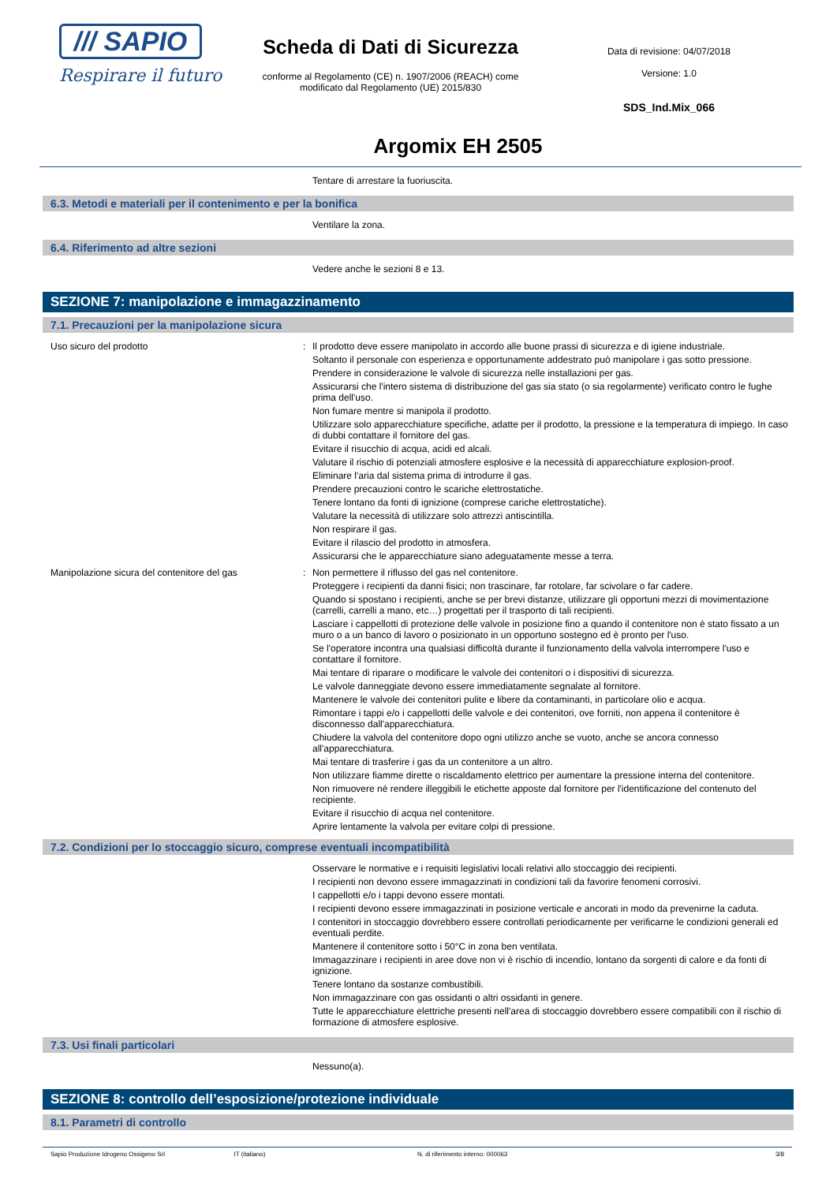/// SAPIO
Respirare il futuro
Scheda di Dati di Sicurezza
conforme al Regolamento (CE) n. 1907/2006 (REACH) come modificato dal Regolamento (UE) 2015/830
Data di revisione: 04/07/2018
Versione: 1.0
SDS_Ind.Mix_066
Argomix EH 2505
Tentare di arrestare la fuoriuscita.
6.3. Metodi e materiali per il contenimento e per la bonifica
Ventilare la zona.
6.4. Riferimento ad altre sezioni
Vedere anche le sezioni 8 e 13.
SEZIONE 7: manipolazione e immagazzinamento
7.1. Precauzioni per la manipolazione sicura
Uso sicuro del prodotto : Il prodotto deve essere manipolato in accordo alle buone prassi di sicurezza e di igiene industriale.
Soltanto il personale con esperienza e opportunamente addestrato può manipolare i gas sotto pressione.
Prendere in considerazione le valvole di sicurezza nelle installazioni per gas.
Assicurarsi che l'intero sistema di distribuzione del gas sia stato (o sia regolarmente) verificato contro le fughe prima dell'uso.
Non fumare mentre si manipola il prodotto.
Utilizzare solo apparecchiature specifiche, adatte per il prodotto, la pressione e la temperatura di impiego. In caso di dubbi contattare il fornitore del gas.
Evitare il risucchio di acqua, acidi ed alcali.
Valutare il rischio di potenziali atmosfere esplosive e la necessità di apparecchiature explosion-proof.
Eliminare l'aria dal sistema prima di introdurre il gas.
Prendere precauzioni contro le scariche elettrostatiche.
Tenere lontano da fonti di ignizione (comprese cariche elettrostatiche).
Valutare la necessità di utilizzare solo attrezzi antiscintilla.
Non respirare il gas.
Evitare il rilascio del prodotto in atmosfera.
Assicurarsi che le apparecchiature siano adeguatamente messe a terra.
Manipolazione sicura del contenitore del gas : Non permettere il riflusso del gas nel contenitore.
Proteggere i recipienti da danni fisici; non trascinare, far rotolare, far scivolare o far cadere.
Quando si spostano i recipienti, anche se per brevi distanze, utilizzare gli opportuni mezzi di movimentazione (carrelli, carrelli a mano, etc…) progettati per il trasporto di tali recipienti.
Lasciare i cappellotti di protezione delle valvole in posizione fino a quando il contenitore non è stato fissato a un muro o a un banco di lavoro o posizionato in un opportuno sostegno ed è pronto per l'uso.
Se l'operatore incontra una qualsiasi difficoltà durante il funzionamento della valvola interrompere l'uso e contattare il fornitore.
Mai tentare di riparare o modificare le valvole dei contenitori o i dispositivi di sicurezza.
Le valvole danneggiate devono essere immediatamente segnalate al fornitore.
Mantenere le valvole dei contenitori pulite e libere da contaminanti, in particolare olio e acqua.
Rimontare i tappi e/o i cappellotti delle valvole e dei contenitori, ove forniti, non appena il contenitore è disconnesso dall'apparecchiatura.
Chiudere la valvola del contenitore dopo ogni utilizzo anche se vuoto, anche se ancora connesso all'apparecchiatura.
Mai tentare di trasferire i gas da un contenitore a un altro.
Non utilizzare fiamme dirette o riscaldamento elettrico per aumentare la pressione interna del contenitore.
Non rimuovere né rendere illeggibili le etichette apposte dal fornitore per l'identificazione del contenuto del recipiente.
Evitare il risucchio di acqua nel contenitore.
Aprire lentamente la valvola per evitare colpi di pressione.
7.2. Condizioni per lo stoccaggio sicuro, comprese eventuali incompatibilità
Osservare le normative e i requisiti legislativi locali relativi allo stoccaggio dei recipienti.
I recipienti non devono essere immagazzinati in condizioni tali da favorire fenomeni corrosivi.
I cappellotti e/o i tappi devono essere montati.
I recipienti devono essere immagazzinati in posizione verticale e ancorati in modo da prevenirne la caduta.
I contenitori in stoccaggio dovrebbero essere controllati periodicamente per verificarne le condizioni generali ed eventuali perdite.
Mantenere il contenitore sotto i 50°C in zona ben ventilata.
Immagazzinare i recipienti in aree dove non vi è rischio di incendio, lontano da sorgenti di calore e da fonti di ignizione.
Tenere lontano da sostanze combustibili.
Non immagazzinare con gas ossidanti o altri ossidanti in genere.
Tutte le apparecchiature elettriche presenti nell'area di stoccaggio dovrebbero essere compatibili con il rischio di formazione di atmosfere esplosive.
7.3. Usi finali particolari
Nessuno(a).
SEZIONE 8: controllo dell’esposizione/protezione individuale
8.1. Parametri di controllo
Sapio Produzione Idrogeno Ossigeno Srl IT (italiano) N. di riferimento interno: 000063 3/8